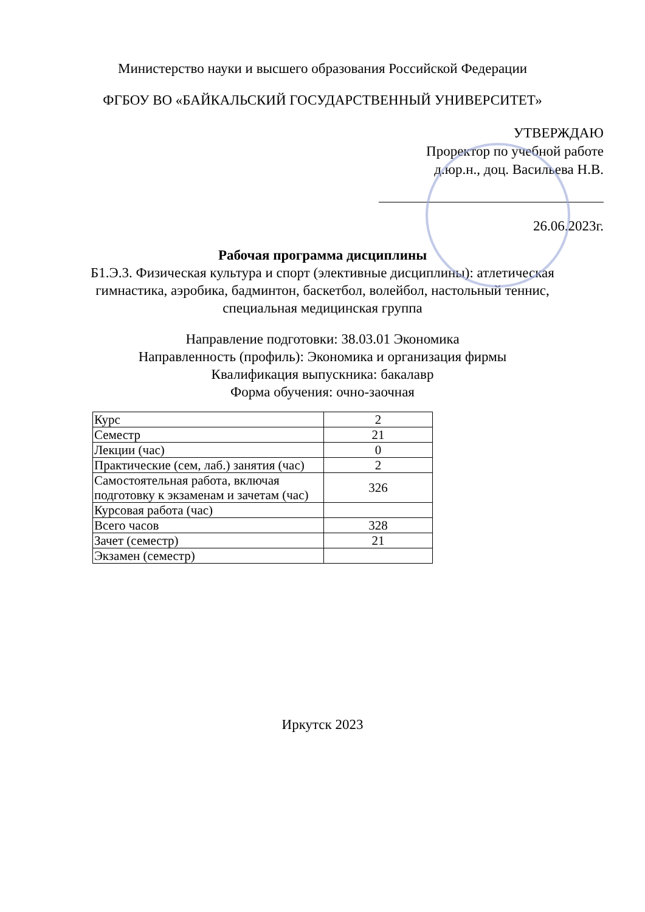Министерство науки и высшего образования Российской Федерации
ФГБОУ ВО «БАЙКАЛЬСКИЙ ГОСУДАРСТВЕННЫЙ УНИВЕРСИТЕТ»
УТВЕРЖДАЮ
Проректор по учебной работе
д.юр.н., доц. Васильева Н.В.
26.06.2023г.
Рабочая программа дисциплины
Б1.Э.3. Физическая культура и спорт (элективные дисциплины): атлетическая
гимнастика, аэробика, бадминтон, баскетбол, волейбол, настольный теннис,
специальная медицинская группа
Направление подготовки: 38.03.01 Экономика
Направленность (профиль): Экономика и организация фирмы
Квалификация выпускника: бакалавр
Форма обучения: очно-заочная
| Курс | 2 |
| Семестр | 21 |
| Лекции (час) | 0 |
| Практические (сем, лаб.) занятия (час) | 2 |
| Самостоятельная работа, включая подготовку к экзаменам и зачетам (час) | 326 |
| Курсовая работа (час) | |
| Всего часов | 328 |
| Зачет (семестр) | 21 |
| Экзамен (семестр) | |
Иркутск 2023